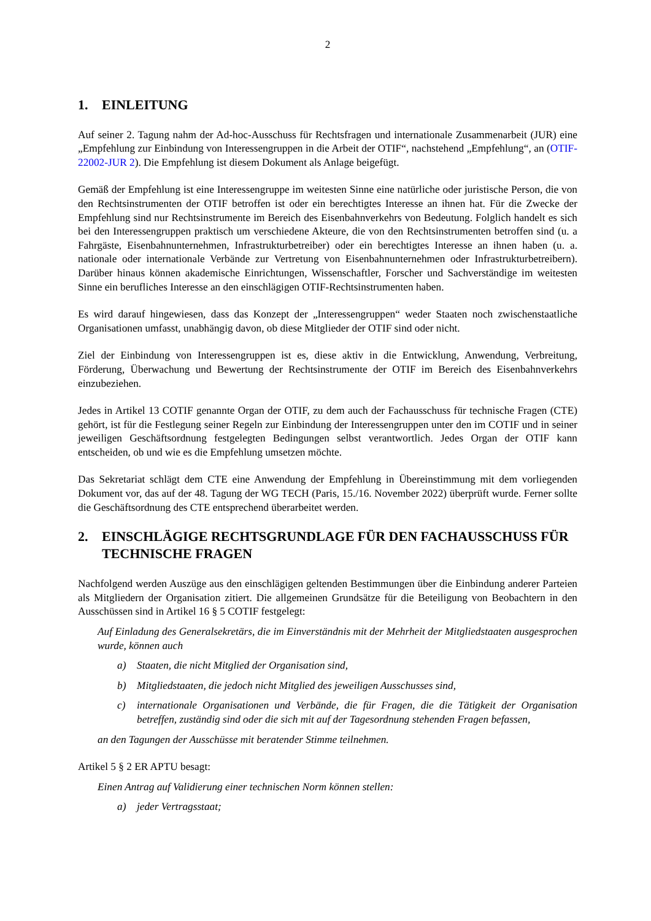2
1. EINLEITUNG
Auf seiner 2. Tagung nahm der Ad-hoc-Ausschuss für Rechtsfragen und internationale Zusammenarbeit (JUR) eine „Empfehlung zur Einbindung von Interessengruppen in die Arbeit der OTIF“, nachstehend „Empfehlung“, an (OTIF-22002-JUR 2). Die Empfehlung ist diesem Dokument als Anlage beigefügt.
Gemäß der Empfehlung ist eine Interessengruppe im weitesten Sinne eine natürliche oder juristische Person, die von den Rechtsinstrumenten der OTIF betroffen ist oder ein berechtigtes Interesse an ihnen hat. Für die Zwecke der Empfehlung sind nur Rechtsinstrumente im Bereich des Eisenbahnverkehrs von Bedeutung. Folglich handelt es sich bei den Interessengruppen praktisch um verschiedene Akteure, die von den Rechtsinstrumenten betroffen sind (u. a Fahrgäste, Eisenbahnunternehmen, Infrastrukturbetreiber) oder ein berechtigtes Interesse an ihnen haben (u. a. nationale oder internationale Verbände zur Vertretung von Eisenbahnunternehmen oder Infrastrukturbetreibern). Darüber hinaus können akademische Einrichtungen, Wissenschaftler, Forscher und Sachverständige im weitesten Sinne ein berufliches Interesse an den einschlägigen OTIF-Rechtsinstrumenten haben.
Es wird darauf hingewiesen, dass das Konzept der „Interessengruppen“ weder Staaten noch zwischenstaatliche Organisationen umfasst, unabhängig davon, ob diese Mitglieder der OTIF sind oder nicht.
Ziel der Einbindung von Interessengruppen ist es, diese aktiv in die Entwicklung, Anwendung, Verbreitung, Förderung, Überwachung und Bewertung der Rechtsinstrumente der OTIF im Bereich des Eisenbahnverkehrs einzubeziehen.
Jedes in Artikel 13 COTIF genannte Organ der OTIF, zu dem auch der Fachausschuss für technische Fragen (CTE) gehört, ist für die Festlegung seiner Regeln zur Einbindung der Interessengruppen unter den im COTIF und in seiner jeweiligen Geschäftsordnung festgelegten Bedingungen selbst verantwortlich. Jedes Organ der OTIF kann entscheiden, ob und wie es die Empfehlung umsetzen möchte.
Das Sekretariat schlägt dem CTE eine Anwendung der Empfehlung in Übereinstimmung mit dem vorliegenden Dokument vor, das auf der 48. Tagung der WG TECH (Paris, 15./16. November 2022) überprüft wurde. Ferner sollte die Geschäftsordnung des CTE entsprechend überarbeitet werden.
2. EINSCHLÄGIGE RECHTSGRUNDLAGE FÜR DEN FACHAUSSCHUSS FÜR TECHNISCHE FRAGEN
Nachfolgend werden Auszüge aus den einschlägigen geltenden Bestimmungen über die Einbindung anderer Parteien als Mitgliedern der Organisation zitiert. Die allgemeinen Grundsätze für die Beteiligung von Beobachtern in den Ausschüssen sind in Artikel 16 § 5 COTIF festgelegt:
Auf Einladung des Generalsekretärs, die im Einverständnis mit der Mehrheit der Mitgliedstaaten ausgesprochen wurde, können auch
a) Staaten, die nicht Mitglied der Organisation sind,
b) Mitgliedstaaten, die jedoch nicht Mitglied des jeweiligen Ausschusses sind,
c) internationale Organisationen und Verbände, die für Fragen, die die Tätigkeit der Organisation betreffen, zuständig sind oder die sich mit auf der Tagesordnung stehenden Fragen befassen,
an den Tagungen der Ausschüsse mit beratender Stimme teilnehmen.
Artikel 5 § 2 ER APTU besagt:
Einen Antrag auf Validierung einer technischen Norm können stellen:
a) jeder Vertragsstaat;